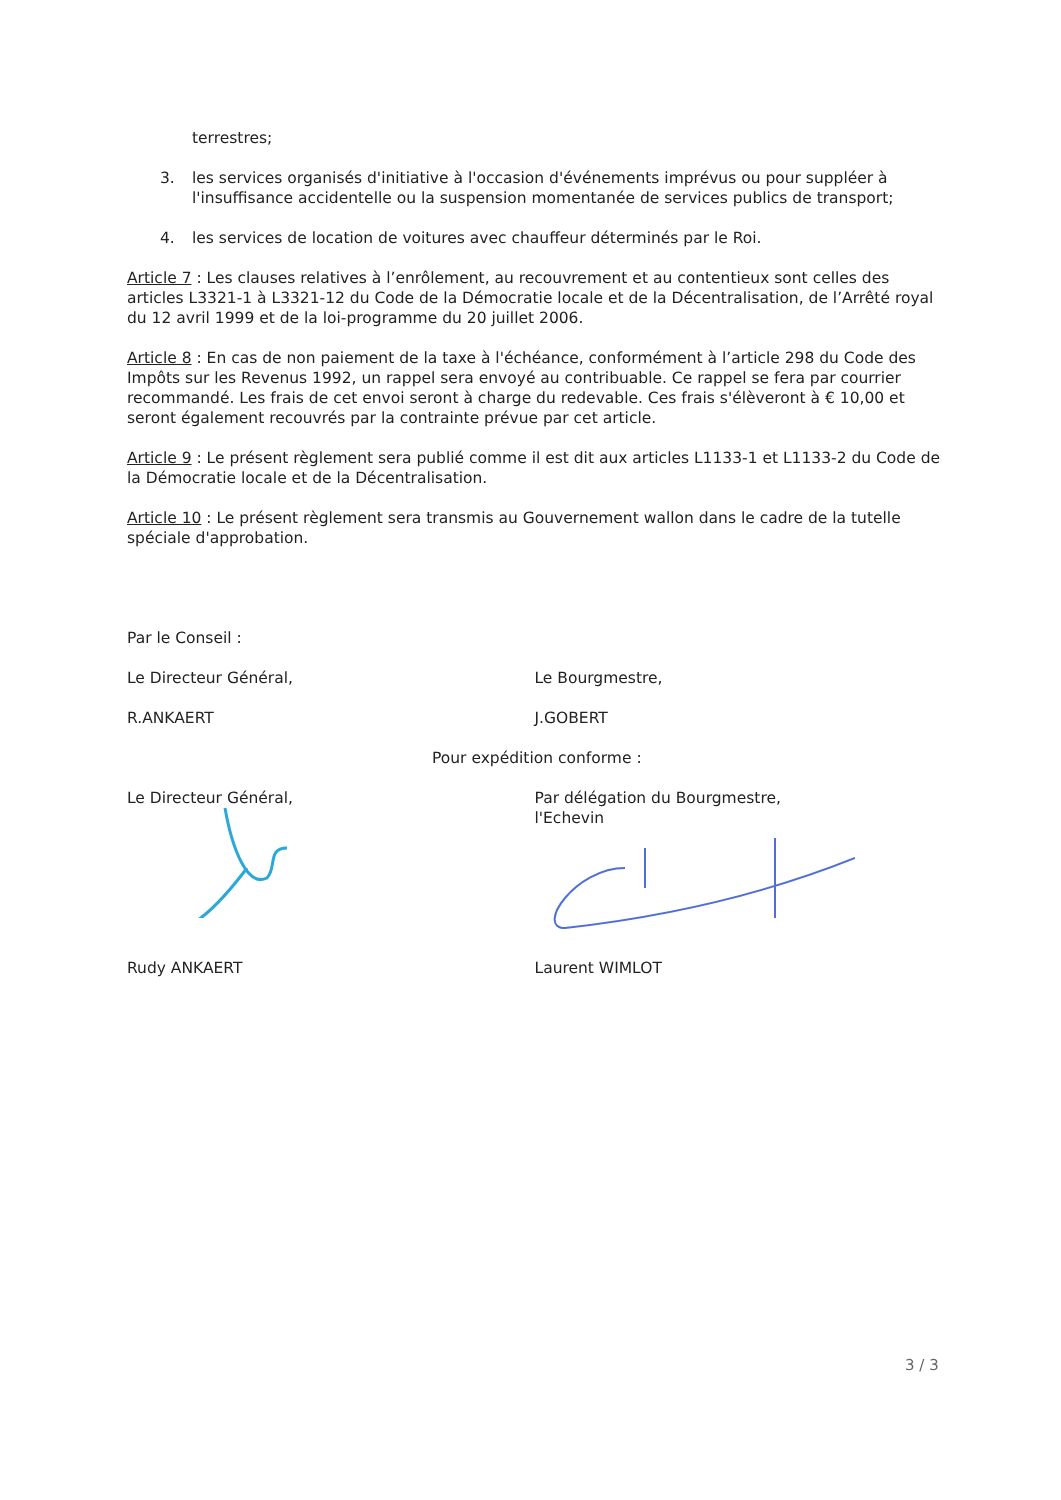terrestres;
3. les services organisés d'initiative à l'occasion d'événements imprévus ou pour suppléer à l'insuffisance accidentelle ou la suspension momentanée de services publics de transport;
4. les services de location de voitures avec chauffeur déterminés par le Roi.
Article 7 : Les clauses relatives à l’enrôlement, au recouvrement et au contentieux sont celles des articles L3321-1 à L3321-12 du Code de la Démocratie locale et de la Décentralisation, de l’Arrêté royal du 12 avril 1999 et de la loi-programme du 20 juillet 2006.
Article 8 : En cas de non paiement de la taxe à l'échéance, conformément à l’article 298 du Code des Impôts sur les Revenus 1992, un rappel sera envoyé au contribuable. Ce rappel se fera par courrier recommandé. Les frais de cet envoi seront à charge du redevable. Ces frais s'élèveront à € 10,00 et seront également recouvrés par la contrainte prévue par cet article.
Article 9 : Le présent règlement sera publié comme il est dit aux articles L1133-1 et L1133-2 du Code de la Démocratie locale et de la Décentralisation.
Article 10 : Le présent règlement sera transmis au Gouvernement wallon dans le cadre de la tutelle spéciale d'approbation.
Par le Conseil :
Le Directeur Général, Le Bourgmestre,
R.ANKAERT J.GOBERT
Pour expédition conforme :
Le Directeur Général,
Par délégation du Bourgmestre,
l'Echevin
Rudy ANKAERT Laurent WIMLOT
3 / 3